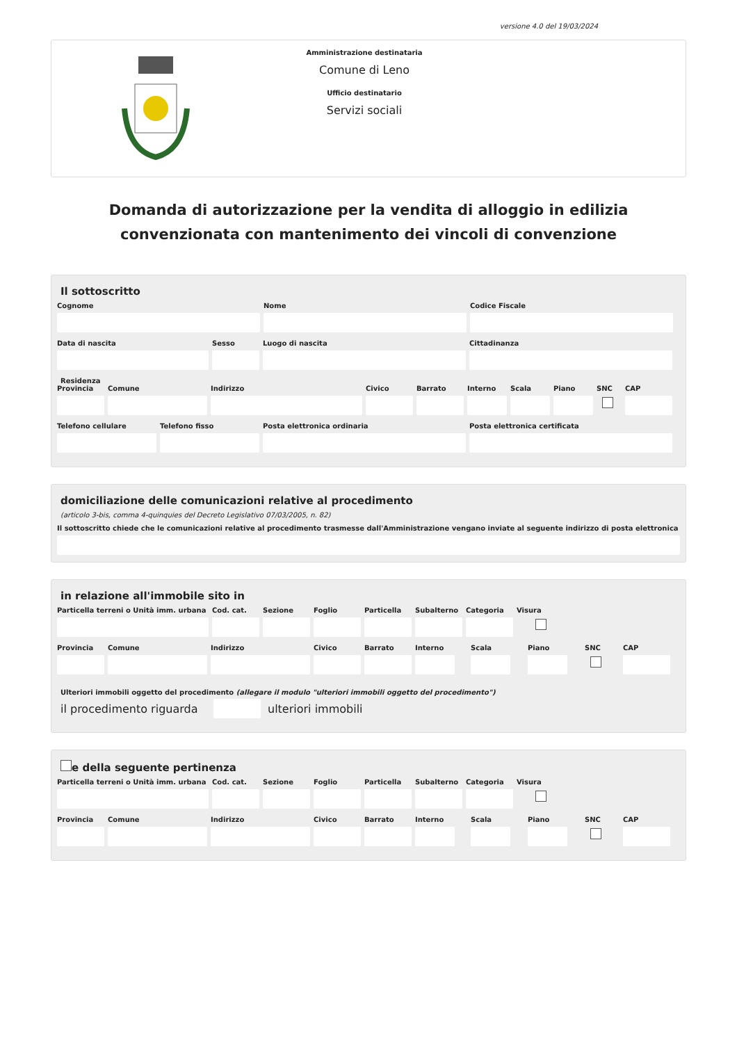versione 4.0 del 19/03/2024
Amministrazione destinataria
Comune di Leno
Ufficio destinatario
Servizi sociali
Domanda di autorizzazione per la vendita di alloggio in edilizia convenzionata con mantenimento dei vincoli di convenzione
Il sottoscritto
Cognome Nome Codice Fiscale
Data di nascita Sesso Luogo di nascita Cittadinanza
Residenza
Provincia
Comune Indirizzo Civico Barrato Interno
Scala Piano SNC CAP
Telefono cellulare
Telefono fisso Posta elettronica ordinaria Posta elettronica certificata
domiciliazione delle comunicazioni relative al procedimento
(articolo 3-bis, comma 4-quinquies del Decreto Legislativo 07/03/2005, n. 82)
Il sottoscritto chiede che le comunicazioni relative al procedimento trasmesse dall'Amministrazione vengano inviate al seguente indirizzo di posta elettronica
in relazione all'immobile sito in
Particella terreni o Unità imm. urbana
Cod. cat.
Sezione Foglio Particella
Subalterno
Categoria
Visura
Provincia
Comune Indirizzo Civico Barrato Interno Scala Piano SNC CAP
Ulteriori immobili oggetto del procedimento (allegare il modulo "ulteriori immobili oggetto del procedimento")
il procedimento riguarda
ulteriori immobili
e della seguente pertinenza
Particella terreni o Unità imm. urbana
Cod. cat.
Sezione Foglio Particella
Subalterno
Categoria
Visura
Provincia
Comune Indirizzo Civico Barrato Interno Scala Piano SNC CAP